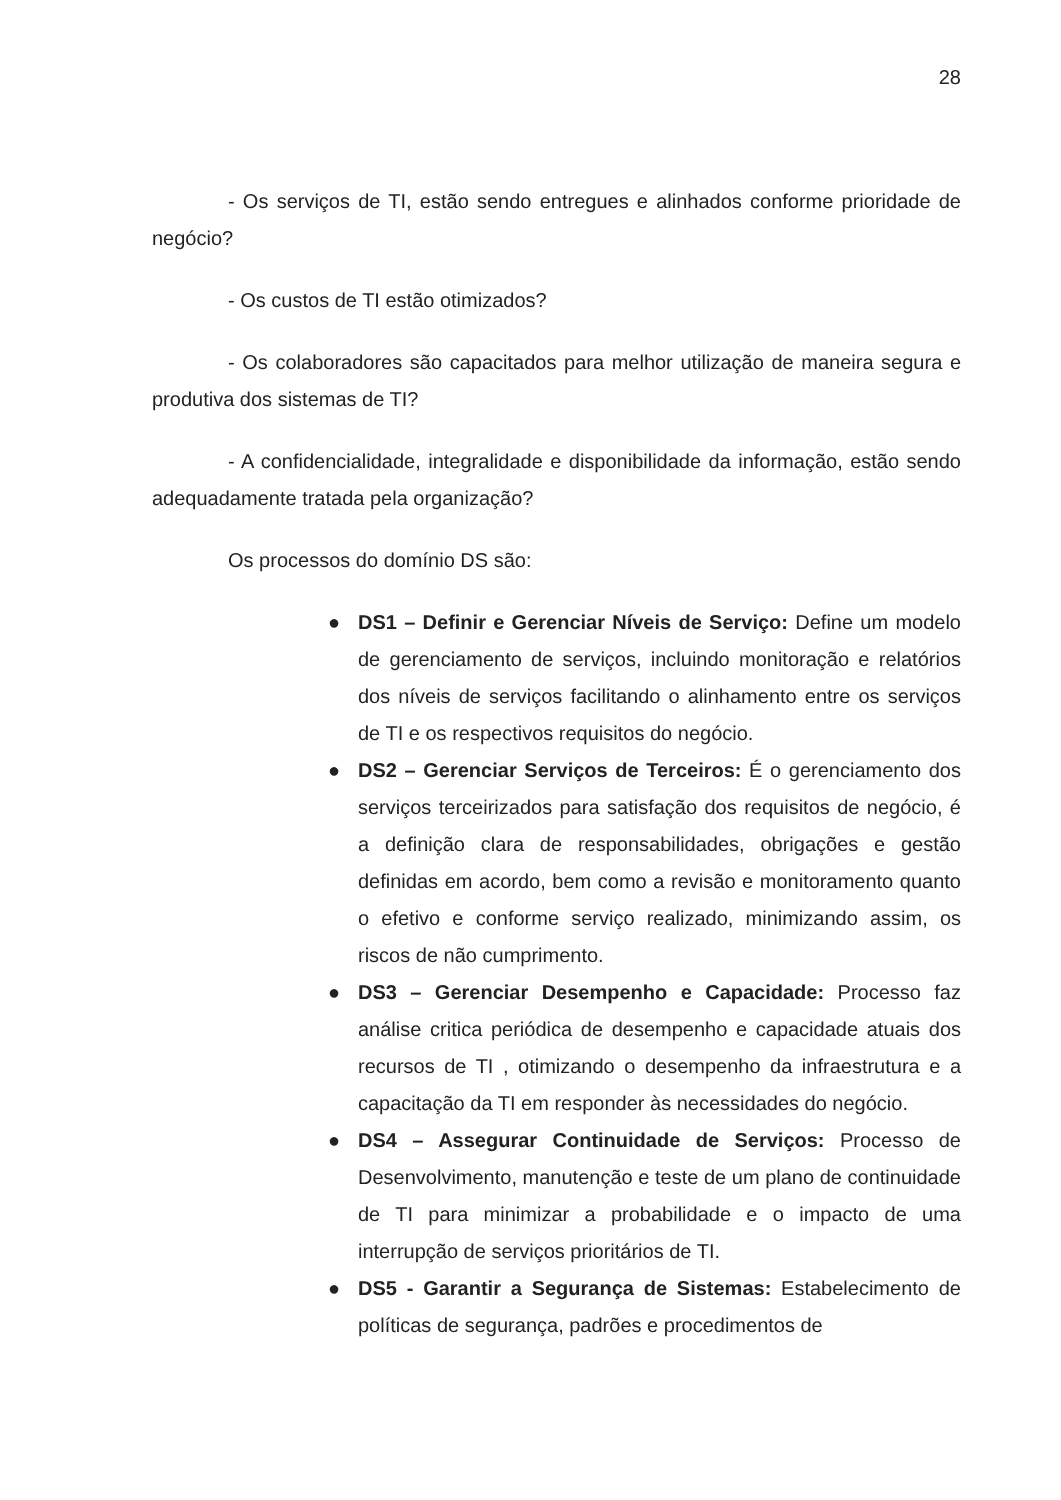28
- Os serviços de TI, estão sendo entregues e alinhados conforme prioridade de negócio?
- Os custos de TI estão otimizados?
- Os colaboradores são capacitados para melhor utilização de maneira segura e produtiva dos sistemas de TI?
- A confidencialidade, integralidade e disponibilidade da informação, estão sendo adequadamente tratada pela organização?
Os processos do domínio DS são:
● DS1 – Definir e Gerenciar Níveis de Serviço: Define um modelo de gerenciamento de serviços, incluindo monitoração e relatórios dos níveis de serviços facilitando o alinhamento entre os serviços de TI e os respectivos requisitos do negócio.
● DS2 – Gerenciar Serviços de Terceiros: É o gerenciamento dos serviços terceirizados para satisfação dos requisitos de negócio, é a definição clara de responsabilidades, obrigações e gestão definidas em acordo, bem como a revisão e monitoramento quanto o efetivo e conforme serviço realizado, minimizando assim, os riscos de não cumprimento.
● DS3 – Gerenciar Desempenho e Capacidade: Processo faz análise critica periódica de desempenho e capacidade atuais dos recursos de TI , otimizando o desempenho da infraestrutura e a capacitação da TI em responder às necessidades do negócio.
● DS4 – Assegurar Continuidade de Serviços: Processo de Desenvolvimento, manutenção e teste de um plano de continuidade de TI para minimizar a probabilidade e o impacto de uma interrupção de serviços prioritários de TI.
● DS5 - Garantir a Segurança de Sistemas: Estabelecimento de políticas de segurança, padrões e procedimentos de